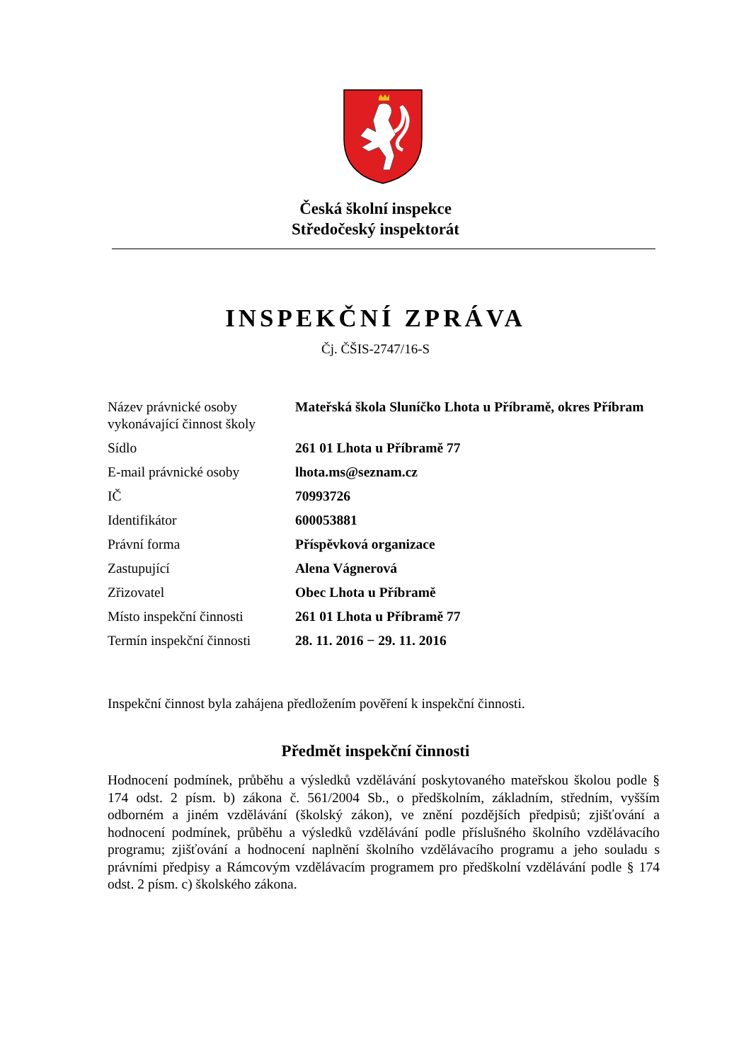Česká školní inspekce
Středočeský inspektorát
INSPEKČNÍ ZPRÁVA
Čj. ČŠIS-2747/16-S
| Název právnické osoby vykonávající činnost školy | Mateřská škola Sluníčko Lhota u Příbramě, okres Příbram |
| Sídlo | 261 01 Lhota u Příbramě 77 |
| E-mail právnické osoby | lhota.ms@seznam.cz |
| IČ | 70993726 |
| Identifikátor | 600053881 |
| Právní forma | Příspěvková organizace |
| Zastupující | Alena Vágnerová |
| Zřizovatel | Obec Lhota u Příbramě |
| Místo inspekční činnosti | 261 01 Lhota u Příbramě 77 |
| Termín inspekční činnosti | 28. 11. 2016 − 29. 11. 2016 |
Inspekční činnost byla zahájena předložením pověření k inspekční činnosti.
Předmět inspekční činnosti
Hodnocení podmínek, průběhu a výsledků vzdělávání poskytovaného mateřskou školou podle § 174 odst. 2 písm. b) zákona č. 561/2004 Sb., o předškolním, základním, středním, vyšším odborném a jiném vzdělávání (školský zákon), ve znění pozdějších předpisů; zjišťování a hodnocení podmínek, průběhu a výsledků vzdělávání podle příslušného školního vzdělávacího programu; zjišťování a hodnocení naplnění školního vzdělávacího programu a jeho souladu s právními předpisy a Rámcovým vzdělávacím programem pro předškolní vzdělávání podle § 174 odst. 2 písm. c) školského zákona.